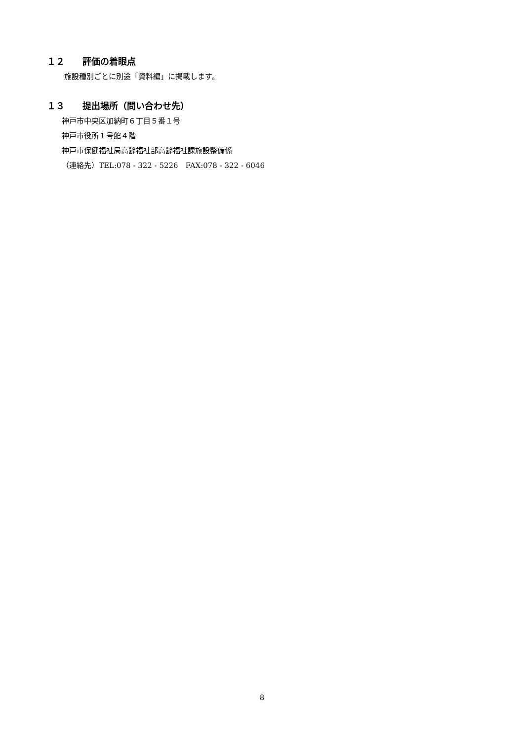１２ 評価の着眼点
施設種別ごとに別途「資料編」に掲載します。
１３ 提出場所（問い合わせ先）
神戸市中央区加納町６丁目５番１号
神戸市役所１号館４階
神戸市保健福祉局高齢福祉部高齢福祉課施設整備係
（連絡先）TEL:078 - 322 - 5226　FAX:078 - 322 - 6046
8